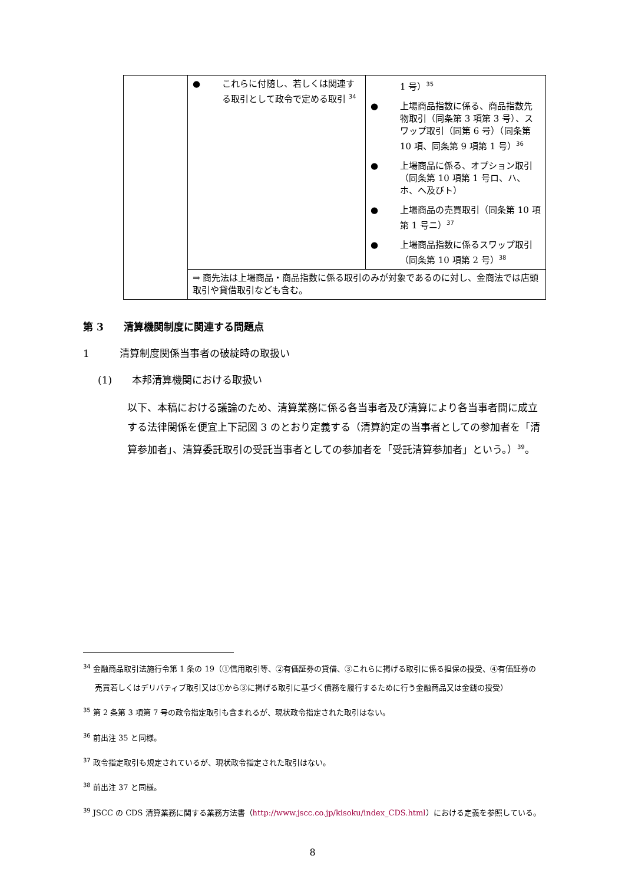| | ● これらに付随し、若しくは関連する取引として政令で定める取引 <sup>34</sup> | 1 号）<sup>35</sup> ● 上場商品指数に係る、商品指数先物取引（同条第 3 項第 3 号）、スワップ取引（同第 6 号）（同条第 10 項、同条第 9 項第 1 号）<sup>36</sup> ● 上場商品に係る、オプション取引（同条第 10 項第 1 号ロ、ハ、ホ、ヘ及びト） ● 上場商品の売買取引（同条第 10 項第 1 号ニ）<sup>37</sup> ● 上場商品指数に係るスワップ取引（同条第 10 項第 2 号）<sup>38</sup> |
| | ⇒ 商先法は上場商品・商品指数に係る取引のみが対象であるのに対し、金商法では店頭取引や貸借取引なども含む。 | |
第 3　　清算機関制度に関連する問題点
1　　　清算制度関係当事者の破綻時の取扱い
(1)　　本邦清算機関における取扱い
以下、本稿における議論のため、清算業務に係る各当事者及び清算により各当事者間に成立する法律関係を便宜上下記図 3 のとおり定義する（清算約定の当事者としての参加者を「清算参加者」、清算委託取引の受託当事者としての参加者を「受託清算参加者」という。）<sup>39</sup>。
<sup>34</sup> 金融商品取引法施行令第 1 条の 19（①信用取引等、②有価証券の貸借、③これらに掲げる取引に係る担保の授受、④有価証券の売買若しくはデリバティブ取引又は①から③に掲げる取引に基づく債務を履行するために行う金融商品又は金銭の授受）
<sup>35</sup> 第 2 条第 3 項第 7 号の政令指定取引も含まれるが、現状政令指定された取引はない。
<sup>36</sup> 前出注 35 と同様。
<sup>37</sup> 政令指定取引も規定されているが、現状政令指定された取引はない。
<sup>38</sup> 前出注 37 と同様。
<sup>39</sup> JSCC の CDS 清算業務に関する業務方法書（http://www.jscc.co.jp/kisoku/index_CDS.html）における定義を参照している。
8